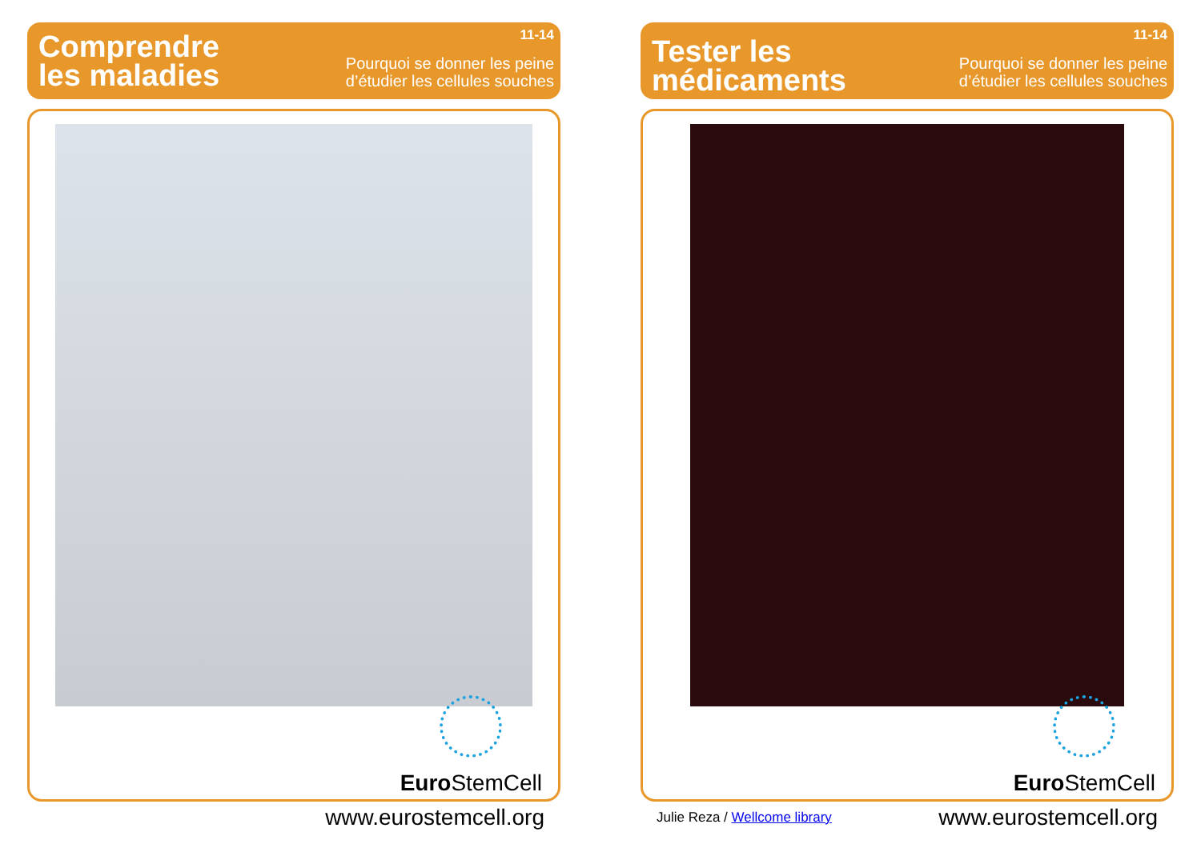Comprendre
les maladies
11-14
Pourquoi se donner les peine
d’étudier les cellules souches
Euro StemCell
www.eurostemcell.org
Tester les
médicaments
11-14
Pourquoi se donner les peine
d’étudier les cellules souches
Euro StemCell
Julie Reza / Wellcome library www.eurostemcell.org